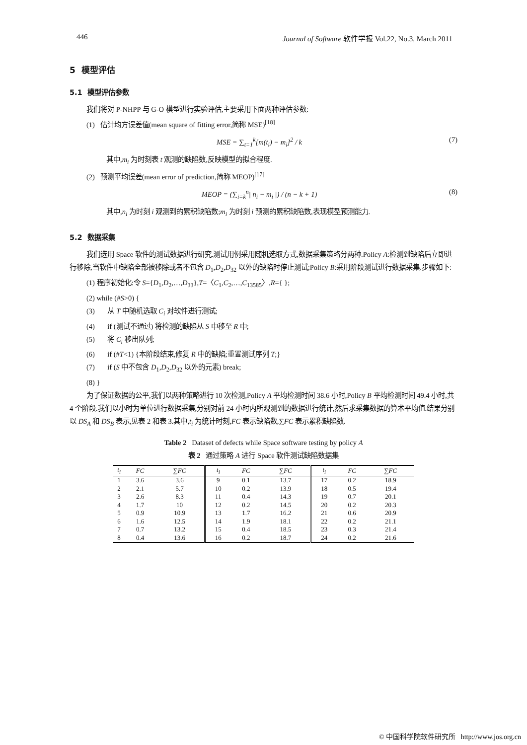446 Journal of Software 软件学报 Vol.22, No.3, March 2011
5 模型评估
5.1 模型评估参数
我们将对 P-NHPP 与 G-O 模型进行实验评估,主要采用下面两种评估参数:
(1) 估计均方误差值(mean square of fitting error,简称 MSE)<sup>[18]</sup>
MSE = ∑<sub>t=1</sub><sup>k</sup>[m(t<sub>i</sub>) − m<sub>i</sub>]<sup>2</sup> / k (7)
其中,m<sub>i</sub> 为时刻表 t 观测的缺陷数,反映模型的拟合程度.
(2) 预测平均误差(mean error of prediction,简称 MEOP)<sup>[17]</sup>
MEOP = (∑<sub>i=k</sub><sup>n</sup>| n<sub>i</sub> − m<sub>i</sub> |) / (n − k + 1) (8)
其中,n<sub>i</sub> 为时刻 i 观测到的累积缺陷数;m<sub>i</sub> 为时刻 i 预测的累积缺陷数,表现模型预测能力.
5.2 数据采集
我们选用 Space 软件的测试数据进行研究.测试用例采用随机选取方式,数据采集策略分两种.Policy A:检测到缺陷后立即进行移除,当软件中缺陷全部被移除或者不包含 D<sub>1</sub>,D<sub>2</sub>,D<sub>32</sub> 以外的缺陷时停止测试;Policy B:采用阶段测试进行数据采集.步骤如下:
(1) 程序初始化:令 S={D<sub>1</sub>,D<sub>2</sub>,…,D<sub>33</sub>},T=〈C<sub>1</sub>,C<sub>2</sub>,…,C<sub>13585</sub>〉,R={ };
(2) while (#S>0) {
(3) 从 T 中随机选取 C<sub>i</sub> 对软件进行测试;
(4) if (测试不通过) 将检测的缺陷从 S 中移至 R 中;
(5) 将 C<sub>i</sub> 移出队列;
(6) if (#T<1) {本阶段结束,修复 R 中的缺陷;重置测试序列 T;}
(7) if (S 中不包含 D<sub>1</sub>,D<sub>2</sub>,D<sub>32</sub> 以外的元素) break;
(8) }
为了保证数据的公平,我们以两种策略进行 10 次检测,Policy A 平均检测时间 38.6 小时,Policy B 平均检测时间 49.4 小时,共 4 个阶段.我们以小时为单位进行数据采集,分别对前 24 小时内所观测到的数据进行统计,然后求采集数据的算术平均值.结果分别以 DS<sub>A</sub> 和 DS<sub>B</sub> 表示,见表 2 和表 3.其中,t<sub>i</sub> 为统计时刻,FC 表示缺陷数,∑FC 表示累积缺陷数.
Table 2 Dataset of defects while Space software testing by policy A
表 2 通过策略 A 进行 Space 软件测试缺陷数据集
| t<sub>i</sub> | FC | ∑FC | t<sub>i</sub> | FC | ∑FC | t<sub>i</sub> | FC | ∑FC |
| --- | --- | --- | --- | --- | --- | --- | --- | --- |
| 1 | 3.6 | 3.6 | 9 | 0.1 | 13.7 | 17 | 0.2 | 18.9 |
| 2 | 2.1 | 5.7 | 10 | 0.2 | 13.9 | 18 | 0.5 | 19.4 |
| 3 | 2.6 | 8.3 | 11 | 0.4 | 14.3 | 19 | 0.7 | 20.1 |
| 4 | 1.7 | 10 | 12 | 0.2 | 14.5 | 20 | 0.2 | 20.3 |
| 5 | 0.9 | 10.9 | 13 | 1.7 | 16.2 | 21 | 0.6 | 20.9 |
| 6 | 1.6 | 12.5 | 14 | 1.9 | 18.1 | 22 | 0.2 | 21.1 |
| 7 | 0.7 | 13.2 | 15 | 0.4 | 18.5 | 23 | 0.3 | 21.4 |
| 8 | 0.4 | 13.6 | 16 | 0.2 | 18.7 | 24 | 0.2 | 21.6 |
© 中国科学院软件研究所 http://www.jos.org.cn